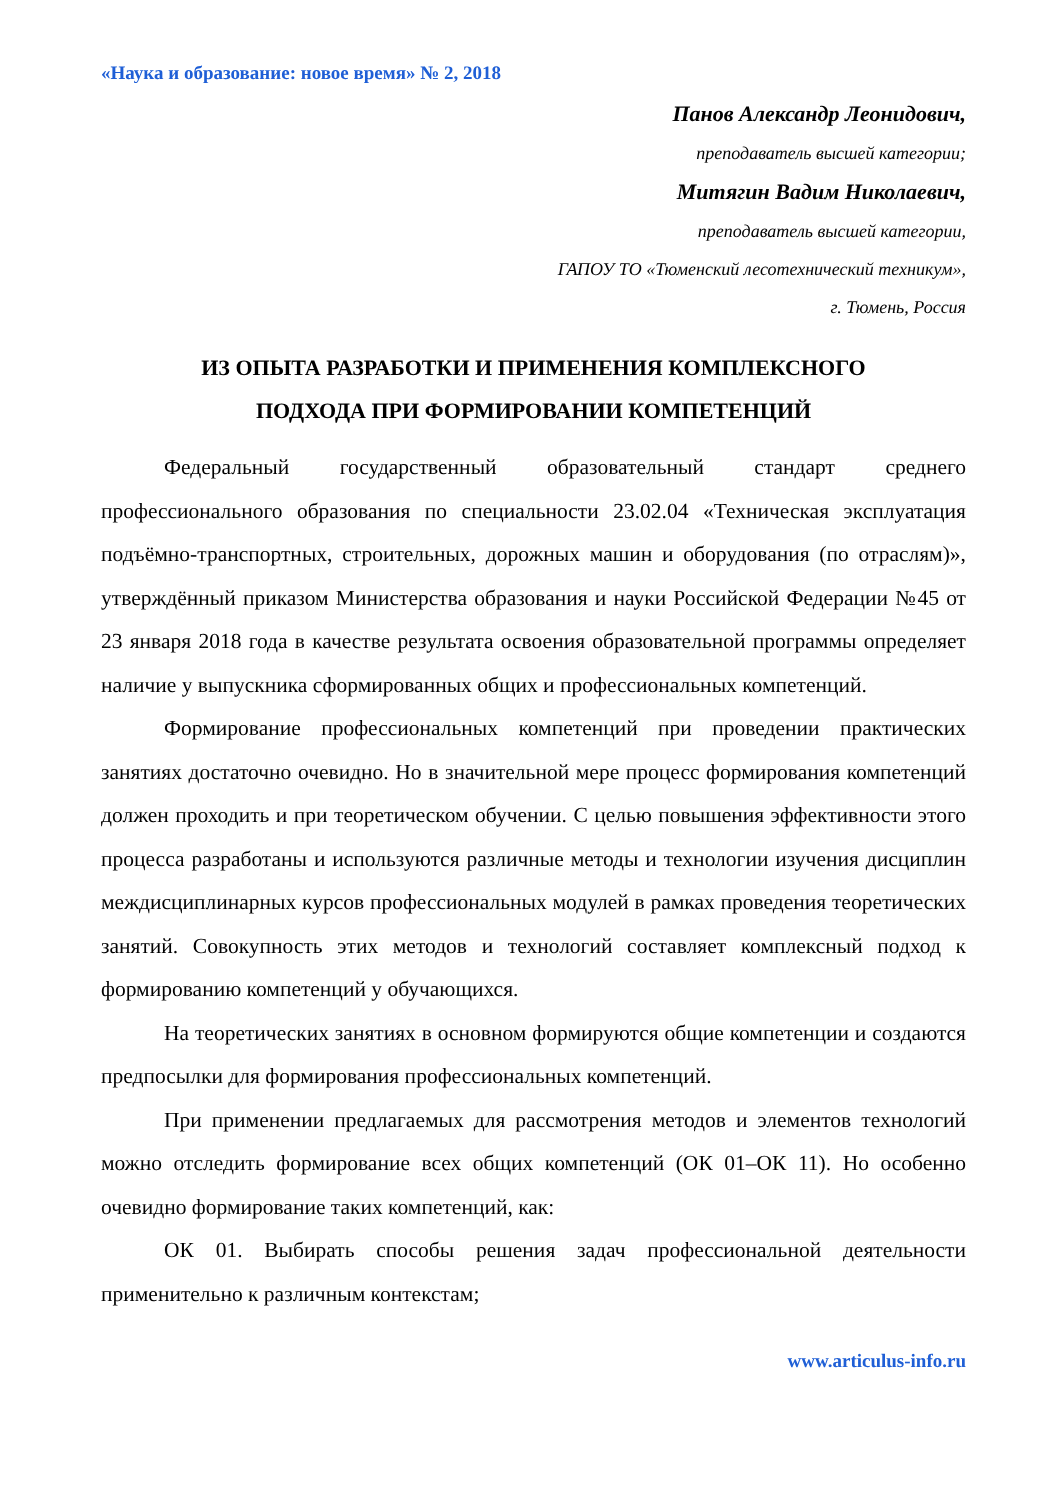«Наука и образование: новое время» № 2, 2018
Панов Александр Леонидович,
преподаватель высшей категории;
Митягин Вадим Николаевич,
преподаватель высшей категории,
ГАПОУ ТО «Тюменский лесотехнический техникум»,
г. Тюмень, Россия
ИЗ ОПЫТА РАЗРАБОТКИ И ПРИМЕНЕНИЯ КОМПЛЕКСНОГО
ПОДХОДА ПРИ ФОРМИРОВАНИИ КОМПЕТЕНЦИЙ
Федеральный государственный образовательный стандарт среднего профессионального образования по специальности 23.02.04 «Техническая эксплуатация подъёмно-транспортных, строительных, дорожных машин и оборудования (по отраслям)», утверждённый приказом Министерства образования и науки Российской Федерации №45 от 23 января 2018 года в качестве результата освоения образовательной программы определяет наличие у выпускника сформированных общих и профессиональных компетенций.
Формирование профессиональных компетенций при проведении практических занятиях достаточно очевидно. Но в значительной мере процесс формирования компетенций должен проходить и при теоретическом обучении. С целью повышения эффективности этого процесса разработаны и используются различные методы и технологии изучения дисциплин междисциплинарных курсов профессиональных модулей в рамках проведения теоретических занятий. Совокупность этих методов и технологий составляет комплексный подход к формированию компетенций у обучающихся.
На теоретических занятиях в основном формируются общие компетенции и создаются предпосылки для формирования профессиональных компетенций.
При применении предлагаемых для рассмотрения методов и элементов технологий можно отследить формирование всех общих компетенций (ОК 01–ОК 11). Но особенно очевидно формирование таких компетенций, как:
ОК 01. Выбирать способы решения задач профессиональной деятельности применительно к различным контекстам;
www.articulus-info.ru